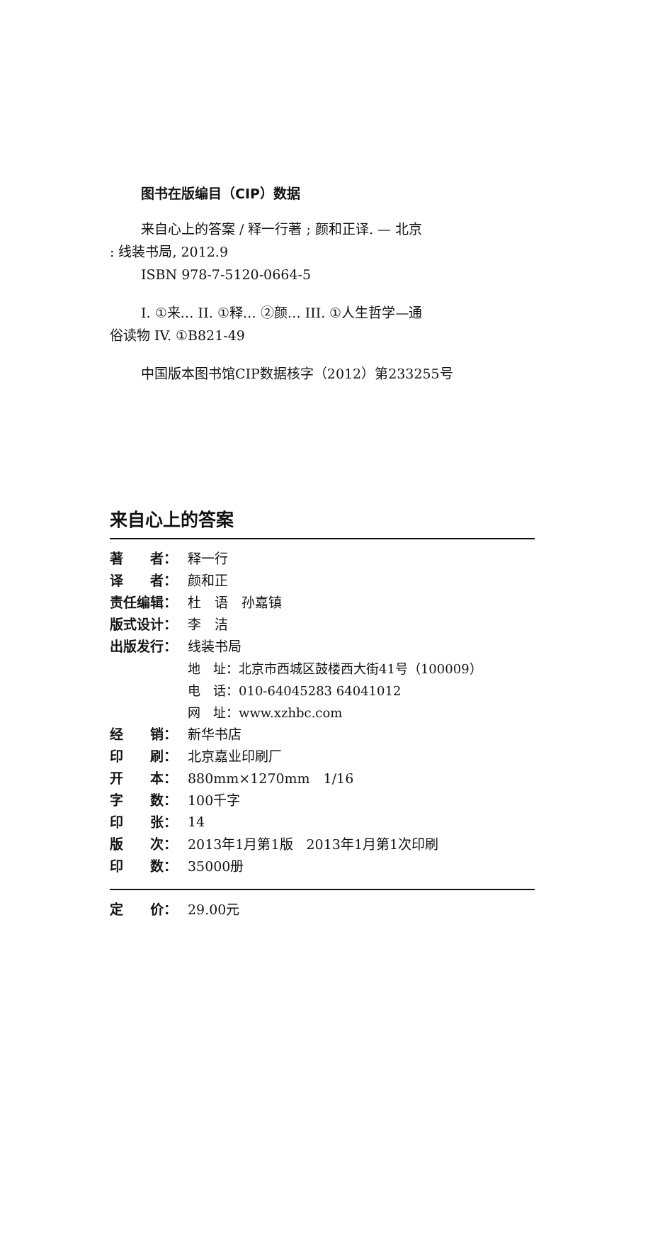图书在版编目（CIP）数据
来自心上的答案 / 释一行著 ; 颜和正译. — 北京
: 线装书局, 2012.9
ISBN 978-7-5120-0664-5
I. ①来… II. ①释… ②颜… III. ①人生哲学—通
俗读物 IV. ①B821-49
中国版本图书馆CIP数据核字（2012）第233255号
来自心上的答案
| 著 者： | 释一行 |
| 译 者： | 颜和正 |
| 责任编辑： | 杜 语 孙嘉镇 |
| 版式设计： | 李 洁 |
| 出版发行： | 线装书局 |
| | 地 址：北京市西城区鼓楼西大街41号（100009） |
| | 电 话：010-64045283 64041012 |
| | 网 址：www.xzhbc.com |
| 经 销： | 新华书店 |
| 印 刷： | 北京嘉业印刷厂 |
| 开 本： | 880mm×1270mm 1/16 |
| 字 数： | 100千字 |
| 印 张： | 14 |
| 版 次： | 2013年1月第1版 2013年1月第1次印刷 |
| 印 数： | 35000册 |
| 定 价： | 29.00元 |